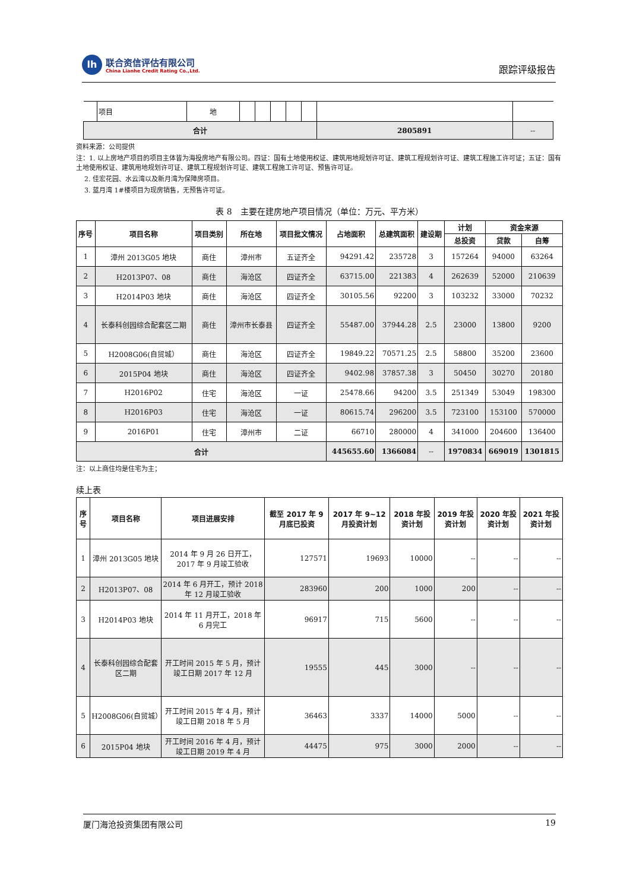lh
联合资信评估有限公司
China Lianhe Credit Rating Co.,Ltd.
跟踪评级报告
| | 项目 | 地 | | | | | | | |
| 合计 | | | | | | | | 2805891 | -- |
资料来源：公司提供
注：1. 以上房地产项目的项目主体皆为海投房地产有限公司。四证：国有土地使用权证、建筑用地规划许可证、建筑工程规划许可证、建筑工程施工许可证；五证：国有土地使用权证、建筑用地规划许可证、建筑工程规划许可证、建筑工程施工许可证、预售许可证。
2. 佳宏花园、水云湾以及新月湾为保障房项目。
3. 蓝月湾 1#楼项目为现房销售，无预售许可证。
表 8　主要在建房地产项目情况（单位：万元、平方米）
| 序号 | 项目名称 | 项目类别 | 所在地 | 项目批文情况 | 占地面积 | 总建筑面积 | 建设期 | 计划 | 资金来源 | |
| --- | --- | --- | --- | --- | --- | --- | --- | --- | --- | --- |
| | | | | | | | | 总投资 | 贷款 | 自筹 |
| 1 | 漳州 2013G05 地块 | 商住 | 漳州市 | 五证齐全 | 94291.42 | 235728 | 3 | 157264 | 94000 | 63264 |
| 2 | H2013P07、08 | 商住 | 海沧区 | 四证齐全 | 63715.00 | 221383 | 4 | 262639 | 52000 | 210639 |
| 3 | H2014P03 地块 | 商住 | 海沧区 | 四证齐全 | 30105.56 | 92200 | 3 | 103232 | 33000 | 70232 |
| 4 | 长泰科创园综合配套区二期 | 商住 | 漳州市长泰县 | 四证齐全 | 55487.00 | 37944.28 | 2.5 | 23000 | 13800 | 9200 |
| 5 | H2008G06(自贸城） | 商住 | 海沧区 | 四证齐全 | 19849.22 | 70571.25 | 2.5 | 58800 | 35200 | 23600 |
| 6 | 2015P04 地块 | 商住 | 海沧区 | 四证齐全 | 9402.98 | 37857.38 | 3 | 50450 | 30270 | 20180 |
| 7 | H2016P02 | 住宅 | 海沧区 | 一证 | 25478.66 | 94200 | 3.5 | 251349 | 53049 | 198300 |
| 8 | H2016P03 | 住宅 | 海沧区 | 一证 | 80615.74 | 296200 | 3.5 | 723100 | 153100 | 570000 |
| 9 | 2016P01 | 住宅 | 漳州市 | 二证 | 66710 | 280000 | 4 | 341000 | 204600 | 136400 |
| 合计 | | | | | 445655.60 | 1366084 | -- | 1970834 | 669019 | 1301815 |
注：以上商住均是住宅为主；
续上表
| 序号 | 项目名称 | 项目进展安排 | 截至 2017 年 9 月底已投资 | 2017 年 9~12 月投资计划 | 2018 年投资计划 | 2019 年投资计划 | 2020 年投资计划 | 2021 年投资计划 |
| --- | --- | --- | --- | --- | --- | --- | --- | --- |
| 1 | 漳州 2013G05 地块 | 2014 年 9 月 26 日开工，2017 年 9 月竣工验收 | 127571 | 19693 | 10000 | -- | -- | -- |
| 2 | H2013P07、08 | 2014 年 6 月开工，预计 2018 年 12 月竣工验收 | 283960 | 200 | 1000 | 200 | -- | -- |
| 3 | H2014P03 地块 | 2014 年 11 月开工，2018 年 6 月完工 | 96917 | 715 | 5600 | -- | -- | -- |
| 4 | 长泰科创园综合配套区二期 | 开工时间 2015 年 5 月，预计竣工日期 2017 年 12 月 | 19555 | 445 | 3000 | -- | -- | -- |
| 5 | H2008G06(自贸城） | 开工时间 2015 年 4 月，预计竣工日期 2018 年 5 月 | 36463 | 3337 | 14000 | 5000 | -- | -- |
| 6 | 2015P04 地块 | 开工时间 2016 年 4 月，预计竣工日期 2019 年 4 月 | 44475 | 975 | 3000 | 2000 | -- | -- |
厦门海沧投资集团有限公司 19